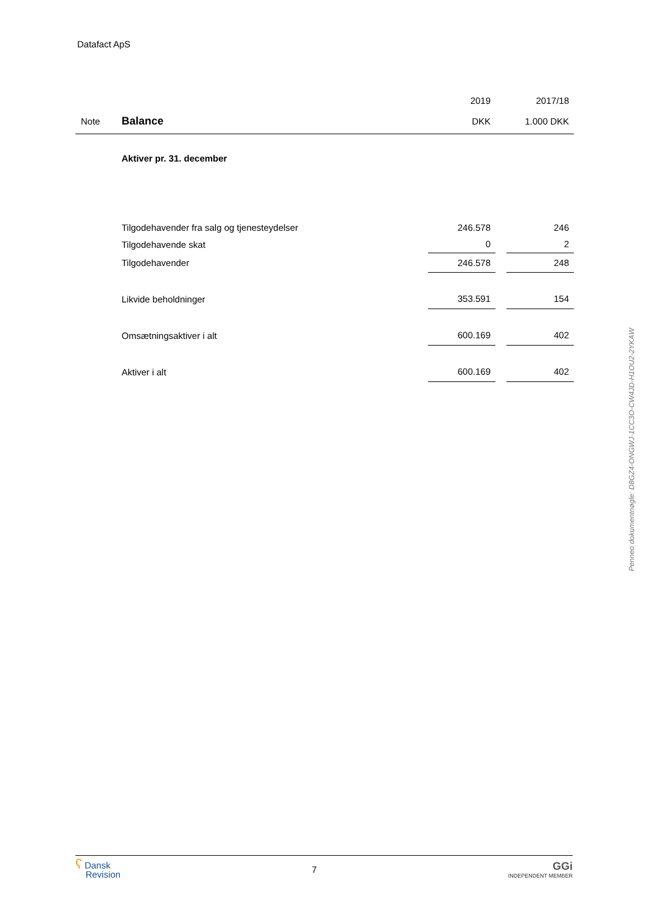Datafact ApS
| | | 2019 | | 2017/18 |
| Note | Balance | DKK | | 1.000 DKK |
| | Aktiver pr. 31. december | | | |
| | Tilgodehavender fra salg og tjenesteydelser | 246.578 | | 246 |
| | Tilgodehavende skat | 0 | | 2 |
| | Tilgodehavender | 246.578 | | 248 |
| | Likvide beholdninger | 353.591 | | 154 |
| | Omsætningsaktiver i alt | 600.169 | | 402 |
| | Aktiver i alt | 600.169 | | 402 |
Penneo dokumentnøgle: D8GZ4-ONGWJ-1CC3O-CW4JD-H1OU2-2YKAW
ʕ Dansk
Revision
7
GGi
INDEPENDENT MEMBER